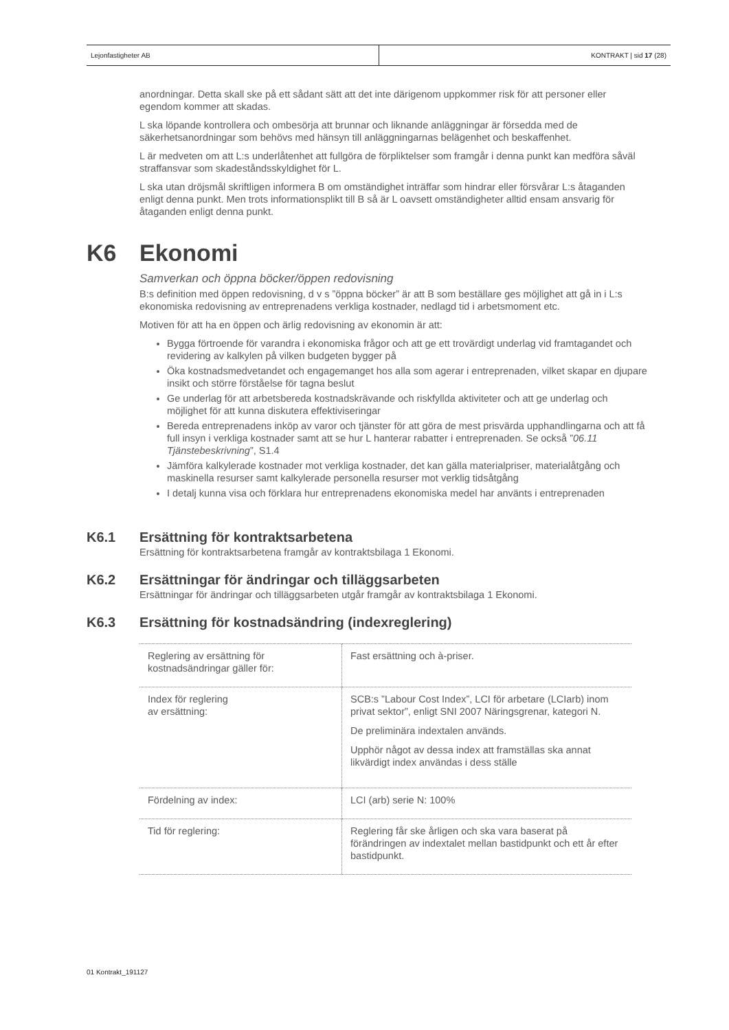Lejonfastigheter AB KONTRAKT | sid 17 (28)
anordningar. Detta skall ske på ett sådant sätt att det inte därigenom uppkommer risk för att personer eller egendom kommer att skadas.
L ska löpande kontrollera och ombesörja att brunnar och liknande anläggningar är försedda med de säkerhetsanordningar som behövs med hänsyn till anläggningarnas belägenhet och beskaffenhet.
L är medveten om att L:s underlåtenhet att fullgöra de förpliktelser som framgår i denna punkt kan medföra såväl straffansvar som skadeståndsskyldighet för L.
L ska utan dröjsmål skriftligen informera B om omständighet inträffar som hindrar eller försvårar L:s åtaganden enligt denna punkt. Men trots informationsplikt till B så är L oavsett omständigheter alltid ensam ansvarig för åtaganden enligt denna punkt.
K6 Ekonomi
Samverkan och öppna böcker/öppen redovisning
B:s definition med öppen redovisning, d v s ”öppna böcker” är att B som beställare ges möjlighet att gå in i L:s ekonomiska redovisning av entreprenadens verkliga kostnader, nedlagd tid i arbetsmoment etc.
Motiven för att ha en öppen och ärlig redovisning av ekonomin är att:
Bygga förtroende för varandra i ekonomiska frågor och att ge ett trovärdigt underlag vid framtagandet och revidering av kalkylen på vilken budgeten bygger på
Öka kostnadsmedvetandet och engagemanget hos alla som agerar i entreprenaden, vilket skapar en djupare insikt och större förståelse för tagna beslut
Ge underlag för att arbetsbereda kostnadskrävande och riskfyllda aktiviteter och att ge underlag och möjlighet för att kunna diskutera effektiviseringar
Bereda entreprenadens inköp av varor och tjänster för att göra de mest prisvärda upphandlingarna och att få full insyn i verkliga kostnader samt att se hur L hanterar rabatter i entreprenaden. Se också ”06.11 Tjänstebeskrivning”, S1.4
Jämföra kalkylerade kostnader mot verkliga kostnader, det kan gälla materialpriser, materialåtgång och maskinella resurser samt kalkylerade personella resurser mot verklig tidsåtgång
I detalj kunna visa och förklara hur entreprenadens ekonomiska medel har använts i entreprenaden
K6.1 Ersättning för kontraktsarbetena
Ersättning för kontraktsarbetena framgår av kontraktsbilaga 1 Ekonomi.
K6.2 Ersättningar för ändringar och tilläggsarbeten
Ersättningar för ändringar och tilläggsarbeten utgår framgår av kontraktsbilaga 1 Ekonomi.
K6.3 Ersättning för kostnadsändring (indexreglering)
| Reglering av ersättning för kostnadsändringar gäller för: | Fast ersättning och à-priser. |
| Index för reglering av ersättning: | SCB:s ”Labour Cost Index”, LCI för arbetare (LCIarb) inom privat sektor”, enligt SNI 2007 Näringsgrenar, kategori N. De preliminära indextalen används. Upphör något av dessa index att framställas ska annat likvärdigt index användas i dess ställe |
| Fördelning av index: | LCI (arb) serie N: 100% |
| Tid för reglering: | Reglering får ske årligen och ska vara baserat på förändringen av indextalet mellan bastidpunkt och ett år efter bastidpunkt. |
01 Kontrakt_191127